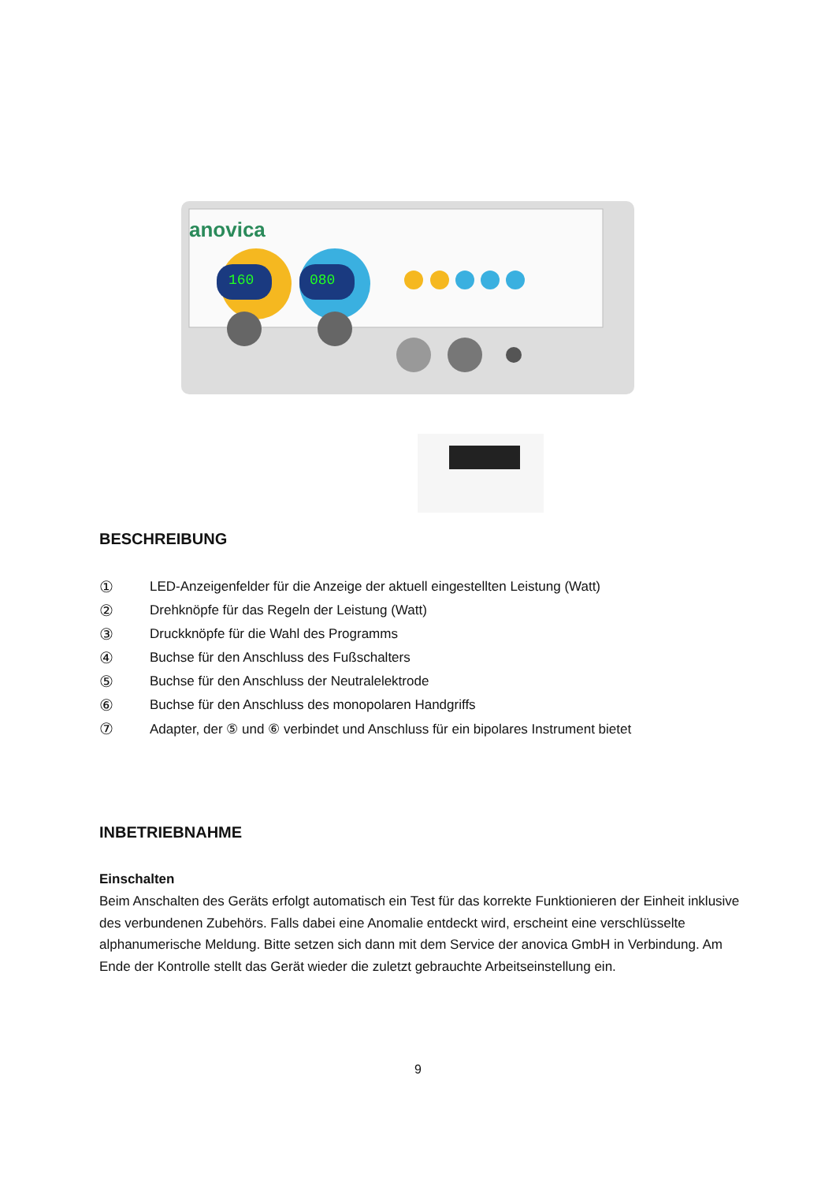anovica
160
080
BESCHREIBUNG
① LED-Anzeigenfelder für die Anzeige der aktuell eingestellten Leistung (Watt)
② Drehknöpfe für das Regeln der Leistung (Watt)
③ Druckknöpfe für die Wahl des Programms
④ Buchse für den Anschluss des Fußschalters
⑤ Buchse für den Anschluss der Neutralelektrode
⑥ Buchse für den Anschluss des monopolaren Handgriffs
⑦ Adapter, der ⑤ und ⑥ verbindet und Anschluss für ein bipolares Instrument bietet
INBETRIEBNAHME
Einschalten
Beim Anschalten des Geräts erfolgt automatisch ein Test für das korrekte Funktionieren der Einheit inklusive des verbundenen Zubehörs. Falls dabei eine Anomalie entdeckt wird, erscheint eine verschlüsselte alphanumerische Meldung. Bitte setzen sich dann mit dem Service der anovica GmbH in Verbindung. Am Ende der Kontrolle stellt das Gerät wieder die zuletzt gebrauchte Arbeitseinstellung ein.
9